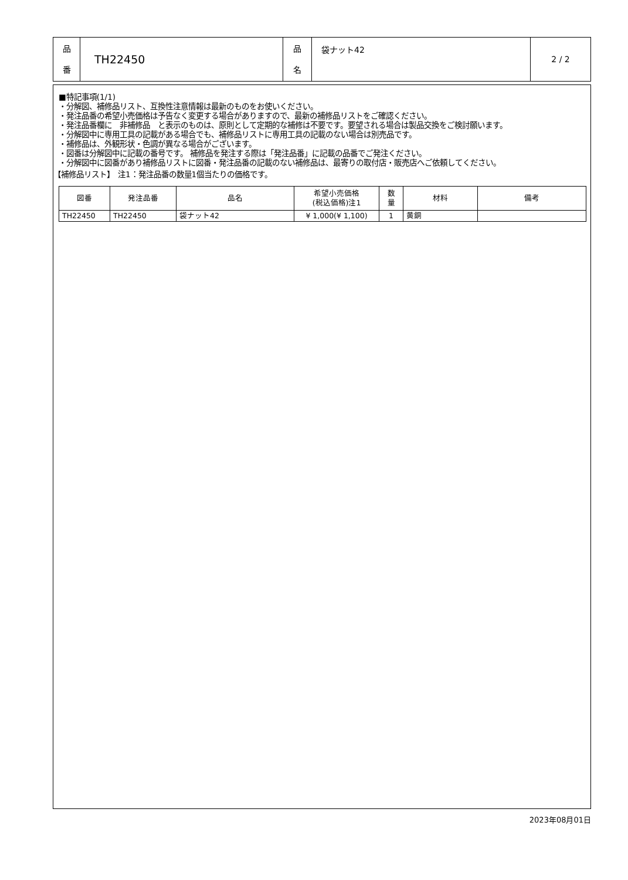| 品 番 | TH22450 | 品 名 | 袋ナット42 | 2 / 2 |
■特記事項(1/1)
・分解図、補修品リスト、互換性注意情報は最新のものをお使いください。
・発注品番の希望小売価格は予告なく変更する場合がありますので、最新の補修品リストをご確認ください。
・発注品番欄に　非補修品　と表示のものは、原則として定期的な補修は不要です。要望される場合は製品交換をご検討願います。
・分解図中に専用工具の記載がある場合でも、補修品リストに専用工具の記載のない場合は別売品です。
・補修品は、外観形状・色調が異なる場合がございます。
・図番は分解図中に記載の番号です。 補修品を発注する際は「発注品番」に記載の品番でご発注ください。
・分解図中に図番があり補修品リストに図番・発注品番の記載のない補修品は、最寄りの取付店・販売店へご依頼してください。
【補修品リスト】　注1：発注品番の数量1個当たりの価格です。
| 図番 | 発注品番 | 品名 | 希望小売価格 (税込価格)注1 | 数 量 | 材料 | 備考 |
| --- | --- | --- | --- | --- | --- | --- |
| TH22450 | TH22450 | 袋ナット42 | ¥ 1,000(¥ 1,100) | 1 | 黄銅 | |
2023年08月01日